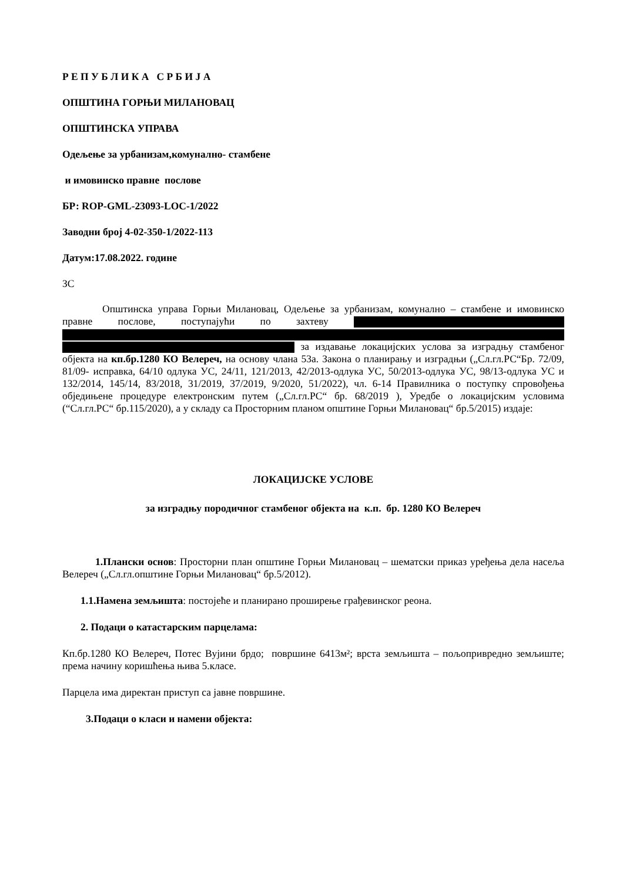Р Е П У Б Л И К А С Р Б И Ј А
ОПШТИНА ГОРЊИ МИЛАНОВАЦ
ОПШТИНСКА УПРАВА
Одељење за урбанизам,комунално- стамбене
и имовинско правне послове
БР: ROP-GML-23093-LOC-1/2022
Заводни број 4-02-350-1/2022-113
Датум:17.08.2022. године
ЗС
Општинска управа Горњи Милановац, Одељење за урбанизам, комунално – стамбене и имовинско правне послове, поступајући по захтеву за издавање локацијских услова за изградњу стамбеног објекта на кп.бр.1280 КО Велереч, на основу члана 53а. Закона о планирању и изградњи („Сл.гл.РС“Бр. 72/09, 81/09- исправка, 64/10 одлука УС, 24/11, 121/2013, 42/2013-одлука УС, 50/2013-одлука УС, 98/13-одлука УС и 132/2014, 145/14, 83/2018, 31/2019, 37/2019, 9/2020, 51/2022), чл. 6-14 Правилника о поступку спровођења обједињене процедуре електронским путем („Сл.гл.РС“ бр. 68/2019 ), Уредбе о локацијским условима (“Сл.гл.РС“ бр.115/2020), а у складу са Просторним планом општине Горњи Милановац“ бр.5/2015) издаје:
ЛОКАЦИЈСКЕ УСЛОВЕ
за изградњу породичног стамбеног објекта на к.п. бр. 1280 КО Велереч
1.Плански основ: Просторни план општине Горњи Милановац – шематски приказ уређења дела насеља Велереч („Сл.гл.општине Горњи Милановац“ бр.5/2012).
1.1.Намена земљишта: постојеће и планирано проширење грађевинског реона.
2. Подаци о катастарским парцелама:
Кп.бр.1280 КО Велереч, Потес Вујини брдо; површине 6413м²; врста земљишта – пољопривредно земљиште; према начину коришћења њива 5.класе.
Парцела има директан приступ са јавне површине.
3.Подаци о класи и намени објекта: